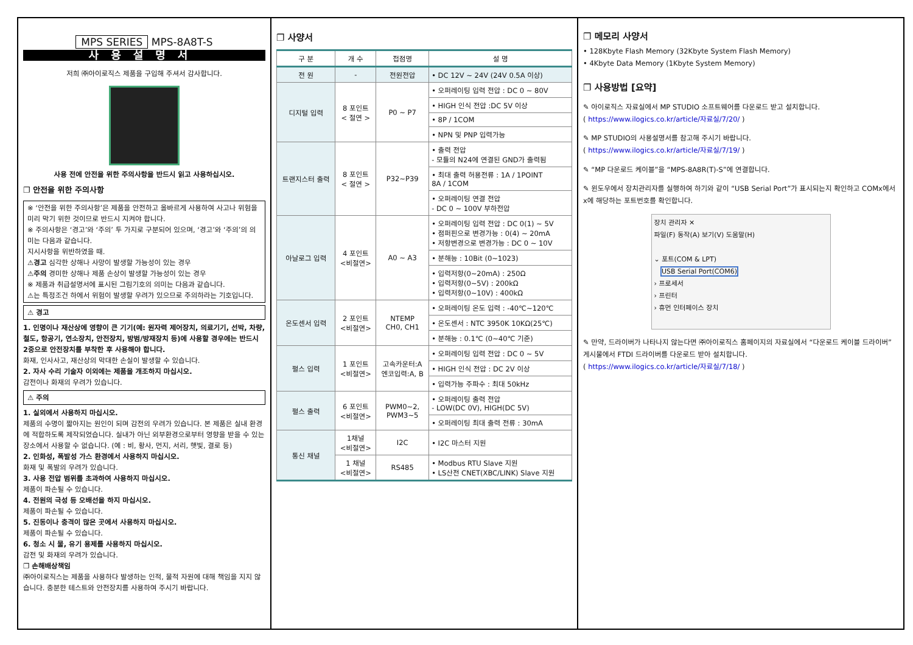MPS SERIES MPS-8A8T-S
사용설명서
저희 ㈜아이로직스 제품을 구입해 주셔서 감사합니다.
사용 전에 안전을 위한 주의사항을 반드시 읽고 사용하십시오.
❐ 안전을 위한 주의사항
※ ‘안전을 위한 주의사항’은 제품을 안전하고 올바르게 사용하여 사고나 위험을 미리 막기 위한 것이므로 반드시 지켜야 합니다.
※ 주의사항은 ‘경고’와 ‘주의’ 두 가지로 구분되어 있으며, ‘경고’와 ‘주의’의 의미는 다음과 같습니다.
지시사항을 위반하였을 때.
⚠경고 심각한 상해나 사망이 발생할 가능성이 있는 경우
⚠주의 경미한 상해나 제품 손상이 발생할 가능성이 있는 경우
※ 제품과 취급설명서에 표시된 그림기호의 의미는 다음과 같습니다.
⚠는 특정조건 하에서 위험이 발생할 우려가 있으므로 주의하라는 기호입니다.
⚠ 경고
1. 인명이나 재산상에 영향이 큰 기기(예: 원자력 제어장치, 의료기기, 선박, 차량, 철도, 항공기, 연소장치, 안전장치, 방범/방재장치 등)에 사용할 경우에는 반드시 2중으로 안전장치를 부착한 후 사용해야 합니다.
화재, 인사사고, 재산상의 막대한 손실이 발생할 수 있습니다.
2. 자사 수리 기술자 이외에는 제품을 개조하지 마십시오.
감전이나 화재의 우려가 있습니다.
⚠ 주의
1. 실외에서 사용하지 마십시오.
제품의 수명이 짧아지는 원인이 되며 감전의 우려가 있습니다. 본 제품은 실내 환경에 적합하도록 제작되었습니다. 실내가 아닌 외부환경으로부터 영향을 받을 수 있는 장소에서 사용할 수 없습니다. (예 : 비, 황사, 먼지, 서리, 햇빛, 결로 등)
2. 인화성, 폭발성 가스 환경에서 사용하지 마십시오.
화재 및 폭발의 우려가 있습니다.
3. 사용 전압 범위를 초과하여 사용하지 마십시오.
제품이 파손될 수 있습니다.
4. 전원의 극성 등 오배선을 하지 마십시오.
제품이 파손될 수 있습니다.
5. 진동이나 충격이 많은 곳에서 사용하지 마십시오.
제품이 파손될 수 있습니다.
6. 청소 시 물, 유기 용제를 사용하지 마십시오.
감전 및 화재의 우려가 있습니다.
❐ 손해배상책임
㈜아이로직스는 제품을 사용하다 발생하는 인적, 물적 자원에 대해 책임을 지지 않습니다. 충분한 테스트와 안전장치를 사용하여 주시기 바랍니다.
❐ 사양서
| 구 분 | 개 수 | 접점명 | 설 명 |
| --- | --- | --- | --- |
| 전 원 | - | 전원전압 | • DC 12V ~ 24V (24V 0.5A 이상) |
| 디지털 입력 | 8 포인트 < 절연 > | P0 ~ P7 | • 오퍼레이팅 입력 전압 : DC 0 ~ 80V |
| | | | • HIGH 인식 전압 :DC 5V 이상 |
| | | | • 8P / 1COM |
| | | | • NPN 및 PNP 입력가능 |
| 트랜지스터 출력 | 8 포인트 < 절연 > | P32~P39 | • 출력 전압 - 모듈의 N24에 연결된 GND가 출력됨 |
| | | | • 최대 출력 허용전류 : 1A / 1POINT 8A / 1COM |
| | | | • 오퍼레이팅 연결 전압 - DC 0 ~ 100V 부하전압 |
| 아날로그 입력 | 4 포인트 <비절연> | A0 ~ A3 | • 오퍼레이팅 입력 전압 : DC 0(1) ~ 5V • 점퍼핀으로 변경가능 : 0(4) ~ 20mA • 저항변경으로 변경가능 : DC 0 ~ 10V |
| | | | • 분해능 : 10Bit (0~1023) |
| | | | • 입력저항(0~20mA) : 250Ω • 입력저항(0~5V) : 200kΩ • 입력저항(0~10V) : 400kΩ |
| 온도센서 입력 | 2 포인트 <비절연> | NTEMP CH0, CH1 | • 오퍼레이팅 온도 입력 : -40℃~120℃ |
| | | | • 온도센서 : NTC 3950K 10KΩ(25℃) |
| | | | • 분해능 : 0.1℃ (0~40℃ 기준) |
| 펄스 입력 | 1 포인트 <비절연> | 고속카운터:A 엔코입력:A, B | • 오퍼레이팅 입력 전압 : DC 0 ~ 5V |
| | | | • HIGH 인식 전압 : DC 2V 이상 |
| | | | • 입력가능 주파수 : 최대 50kHz |
| 펄스 출력 | 6 포인트 <비절연> | PWM0~2, PWM3~5 | • 오퍼레이팅 출력 전압 - LOW(DC 0V), HIGH(DC 5V) |
| | | | • 오퍼레이팅 최대 출력 전류 : 30mA |
| 통신 채널 | 1채널 <비절연> | I2C | • I2C 마스터 지원 |
| | 1 채널 <비절연> | RS485 | • Modbus RTU Slave 지원 • LS산전 CNET(XBC/LINK) Slave 지원 |
❐ 메모리 사양서
• 128Kbyte Flash Memory (32Kbyte System Flash Memory)
• 4Kbyte Data Memory (1Kbyte System Memory)
❐ 사용방법 [요약]
✎ 아이로직스 자료실에서 MP STUDIO 소프트웨어를 다운로드 받고 설치합니다.
( https://www.ilogics.co.kr/article/자료실/7/20/ )
✎ MP STUDIO의 사용설명서를 참고해 주시기 바랍니다.
( https://www.ilogics.co.kr/article/자료실/7/19/ )
✎ “MP 다운로드 케이블”을 “MPS-8A8R(T)-S”에 연결합니다.
✎ 윈도우에서 장치관리자를 실행하여 하기와 같이 “USB Serial Port”가 표시되는지 확인하고 COMx에서 x에 해당하는 포트번호를 확인합니다.
장치 관리자 ✕
파일(F) 동작(A) 보기(V) 도움말(H)
⌄ 포트(COM & LPT)
USB Serial Port(COM6)
› 프로세서
› 프린터
› 휴먼 인터페이스 장치
✎ 만약, 드라이버가 나타나지 않는다면 ㈜아이로직스 홈페이지의 자료실에서 “다운로드 케이블 드라이버” 게시물에서 FTDI 드라이버를 다운로드 받아 설치합니다.
( https://www.ilogics.co.kr/article/자료실/7/18/ )